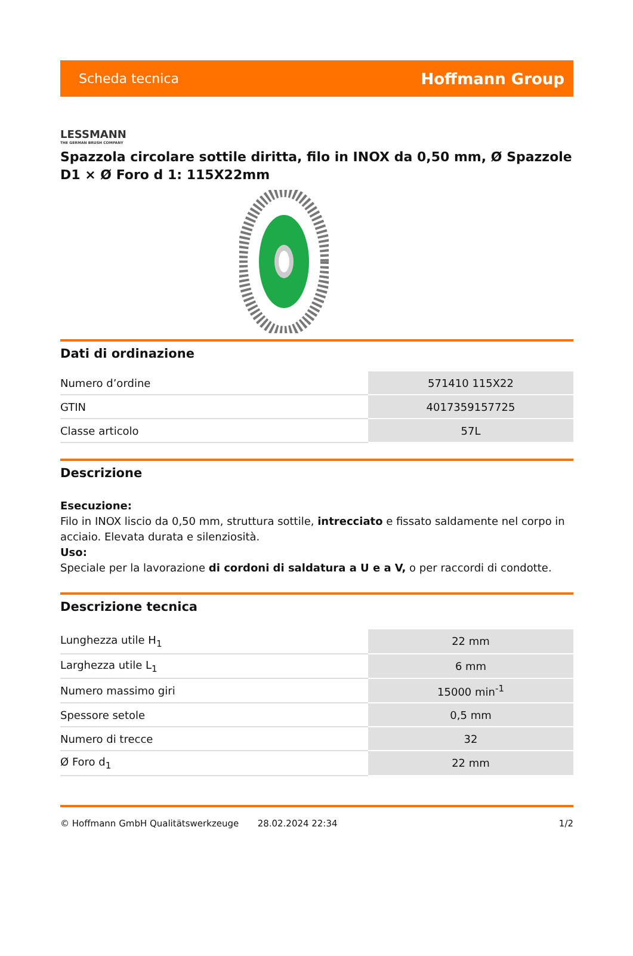Scheda tecnica Hoffmann Group
LESSMANN
THE GERMAN BRUSH COMPANY
Spazzola circolare sottile diritta, filo in INOX da 0,50 mm, Ø Spazzole D1 × Ø Foro d 1: 115X22mm
Dati di ordinazione
| Numero d’ordine | 571410 115X22 |
| GTIN | 4017359157725 |
| Classe articolo | 57L |
Descrizione
Esecuzione:
Filo in INOX liscio da 0,50 mm, struttura sottile, intrecciato e fissato saldamente nel corpo in acciaio. Elevata durata e silenziosità.
Uso:
Speciale per la lavorazione di cordoni di saldatura a U e a V, o per raccordi di condotte.
Descrizione tecnica
| Lunghezza utile H<sub>1</sub> | 22 mm |
| Larghezza utile L<sub>1</sub> | 6 mm |
| Numero massimo giri | 15000 min<sup>-1</sup> |
| Spessore setole | 0,5 mm |
| Numero di trecce | 32 |
| Ø Foro d<sub>1</sub> | 22 mm |
© Hoffmann GmbH Qualitätswerkzeuge 28.02.2024 22:34 1/2